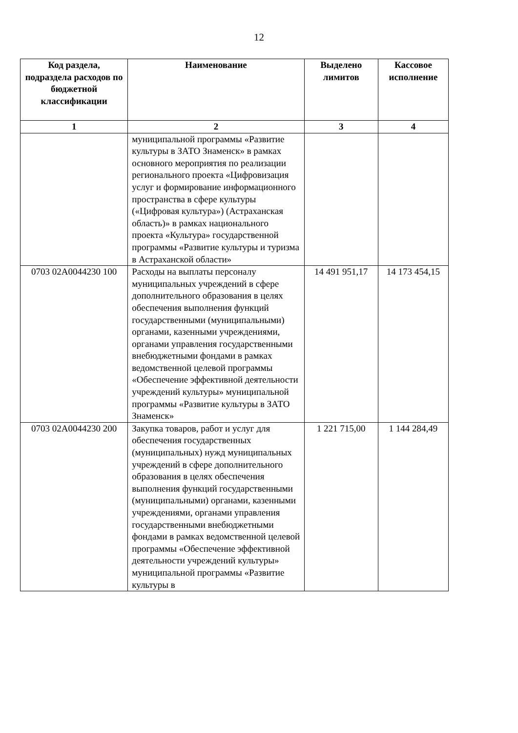12
| Код раздела, подраздела расходов по бюджетной классификации | Наименование | Выделено лимитов | Кассовое исполнение |
| --- | --- | --- | --- |
| 1 | 2 | 3 | 4 |
| | муниципальной программы «Развитие культуры в ЗАТО Знаменск» в рамках основного мероприятия по реализации регионального проекта «Цифровизация услуг и формирование информационного пространства в сфере культуры («Цифровая культура») (Астраханская область)» в рамках национального проекта «Культура» государственной программы «Развитие культуры и туризма в Астраханской области» | | |
| 0703 02А0044230 100 | Расходы на выплаты персоналу муниципальных учреждений в сфере дополнительного образования в целях обеспечения выполнения функций государственными (муниципальными) органами, казенными учреждениями, органами управления государственными внебюджетными фондами в рамках ведомственной целевой программы «Обеспечение эффективной деятельности учреждений культуры» муниципальной программы «Развитие культуры в ЗАТО Знаменск» | 14 491 951,17 | 14 173 454,15 |
| 0703 02А0044230 200 | Закупка товаров, работ и услуг для обеспечения государственных (муниципальных) нужд муниципальных учреждений в сфере дополнительного образования в целях обеспечения выполнения функций государственными (муниципальными) органами, казенными учреждениями, органами управления государственными внебюджетными фондами в рамках ведомственной целевой программы «Обеспечение эффективной деятельности учреждений культуры» муниципальной программы «Развитие культуры в | 1 221 715,00 | 1 144 284,49 |